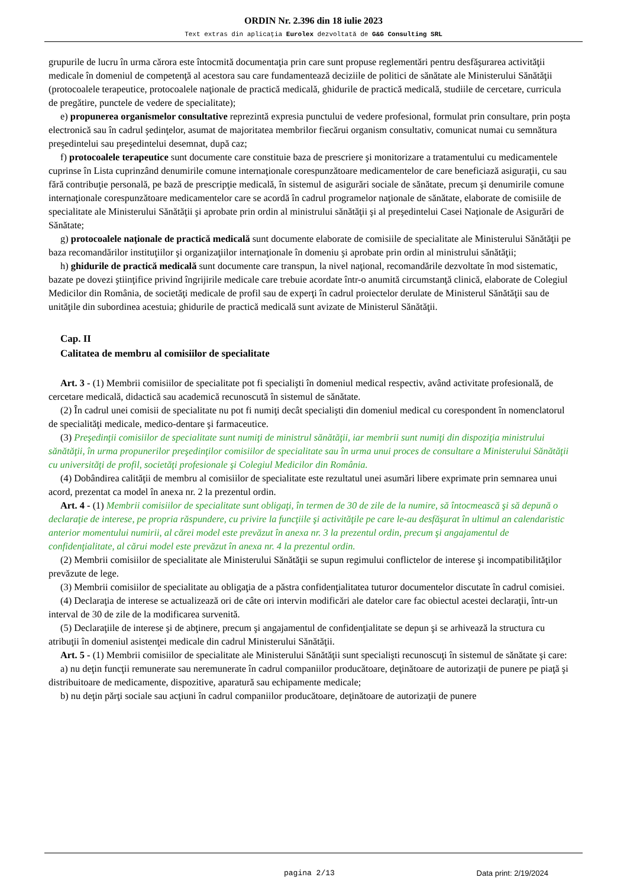ORDIN Nr. 2.396 din 18 iulie 2023
Text extras din aplicaţia Eurolex dezvoltată de G&G Consulting SRL
grupurile de lucru în urma cărora este întocmită documentaţia prin care sunt propuse reglementări pentru desfăşurarea activităţii medicale în domeniul de competenţă al acestora sau care fundamentează deciziile de politici de sănătate ale Ministerului Sănătăţii (protocoalele terapeutice, protocoalele naţionale de practică medicală, ghidurile de practică medicală, studiile de cercetare, curricula de pregătire, punctele de vedere de specialitate);
e) propunerea organismelor consultative reprezintă expresia punctului de vedere profesional, formulat prin consultare, prin poşta electronică sau în cadrul şedinţelor, asumat de majoritatea membrilor fiecărui organism consultativ, comunicat numai cu semnătura preşedintelui sau preşedintelui desemnat, după caz;
f) protocoalele terapeutice sunt documente care constituie baza de prescriere şi monitorizare a tratamentului cu medicamentele cuprinse în Lista cuprinzând denumirile comune internaţionale corespunzătoare medicamentelor de care beneficiază asiguraţii, cu sau fără contribuţie personală, pe bază de prescripţie medicală, în sistemul de asigurări sociale de sănătate, precum şi denumirile comune internaţionale corespunzătoare medicamentelor care se acordă în cadrul programelor naţionale de sănătate, elaborate de comisiile de specialitate ale Ministerului Sănătăţii şi aprobate prin ordin al ministrului sănătăţii şi al preşedintelui Casei Naţionale de Asigurări de Sănătate;
g) protocoalele naţionale de practică medicală sunt documente elaborate de comisiile de specialitate ale Ministerului Sănătăţii pe baza recomandărilor instituţiilor şi organizaţiilor internaţionale în domeniu şi aprobate prin ordin al ministrului sănătăţii;
h) ghidurile de practică medicală sunt documente care transpun, la nivel naţional, recomandările dezvoltate în mod sistematic, bazate pe dovezi ştiinţifice privind îngrijirile medicale care trebuie acordate într-o anumită circumstanţă clinică, elaborate de Colegiul Medicilor din România, de societăţi medicale de profil sau de experţi în cadrul proiectelor derulate de Ministerul Sănătăţii sau de unităţile din subordinea acestuia; ghidurile de practică medicală sunt avizate de Ministerul Sănătăţii.
Cap. II
Calitatea de membru al comisiilor de specialitate
Art. 3 - (1) Membrii comisiilor de specialitate pot fi specialişti în domeniul medical respectiv, având activitate profesională, de cercetare medicală, didactică sau academică recunoscută în sistemul de sănătate.
(2) În cadrul unei comisii de specialitate nu pot fi numiţi decât specialişti din domeniul medical cu corespondent în nomenclatorul de specialităţi medicale, medico-dentare şi farmaceutice.
(3) Preşedinţii comisiilor de specialitate sunt numiţi de ministrul sănătăţii, iar membrii sunt numiţi din dispoziţia ministrului sănătăţii, în urma propunerilor preşedinţilor comisiilor de specialitate sau în urma unui proces de consultare a Ministerului Sănătăţii cu universităţi de profil, societăţi profesionale şi Colegiul Medicilor din România.
(4) Dobândirea calităţii de membru al comisiilor de specialitate este rezultatul unei asumări libere exprimate prin semnarea unui acord, prezentat ca model în anexa nr. 2 la prezentul ordin.
Art. 4 - (1) Membrii comisiilor de specialitate sunt obligaţi, în termen de 30 de zile de la numire, să întocmească şi să depună o declaraţie de interese, pe propria răspundere, cu privire la funcţiile şi activităţile pe care le-au desfăşurat în ultimul an calendaristic anterior momentului numirii, al cărei model este prevăzut în anexa nr. 3 la prezentul ordin, precum şi angajamentul de confidenţialitate, al cărui model este prevăzut în anexa nr. 4 la prezentul ordin.
(2) Membrii comisiilor de specialitate ale Ministerului Sănătăţii se supun regimului conflictelor de interese şi incompatibilităţilor prevăzute de lege.
(3) Membrii comisiilor de specialitate au obligaţia de a păstra confidenţialitatea tuturor documentelor discutate în cadrul comisiei.
(4) Declaraţia de interese se actualizează ori de câte ori intervin modificări ale datelor care fac obiectul acestei declaraţii, într-un interval de 30 de zile de la modificarea survenită.
(5) Declaraţiile de interese şi de abţinere, precum şi angajamentul de confidenţialitate se depun şi se arhivează la structura cu atribuţii în domeniul asistenţei medicale din cadrul Ministerului Sănătăţii.
Art. 5 - (1) Membrii comisiilor de specialitate ale Ministerului Sănătăţii sunt specialişti recunoscuţi în sistemul de sănătate şi care:
a) nu deţin funcţii remunerate sau neremunerate în cadrul companiilor producătoare, deţinătoare de autorizaţii de punere pe piaţă şi distribuitoare de medicamente, dispozitive, aparatură sau echipamente medicale;
b) nu deţin părţi sociale sau acţiuni în cadrul companiilor producătoare, deţinătoare de autorizaţii de punere
pagina 2/13 Data print: 2/19/2024